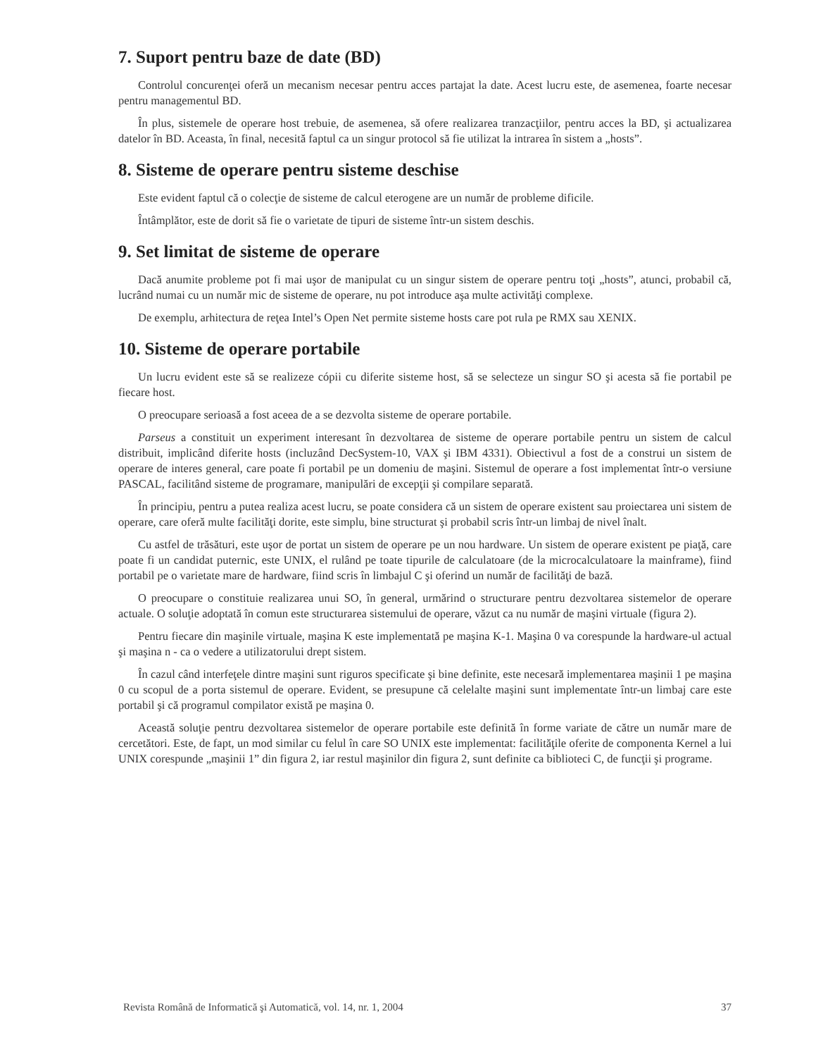7. Suport pentru baze de date (BD)
Controlul concurenţei oferă un mecanism necesar pentru acces partajat la date. Acest lucru este, de asemenea, foarte necesar pentru managementul BD.
În plus, sistemele de operare host trebuie, de asemenea, să ofere realizarea tranzacţiilor, pentru acces la BD, şi actualizarea datelor în BD. Aceasta, în final, necesită faptul ca un singur protocol să fie utilizat la intrarea în sistem a „hosts”.
8. Sisteme de operare pentru sisteme deschise
Este evident faptul că o colecţie de sisteme de calcul eterogene are un număr de probleme dificile.
Întâmplător, este de dorit să fie o varietate de tipuri de sisteme într-un sistem deschis.
9. Set limitat de sisteme de operare
Dacă anumite probleme pot fi mai uşor de manipulat cu un singur sistem de operare pentru toţi „hosts”, atunci, probabil că, lucrând numai cu un număr mic de sisteme de operare, nu pot introduce aşa multe activităţi complexe.
De exemplu, arhitectura de reţea Intel’s Open Net permite sisteme hosts care pot rula pe RMX sau XENIX.
10. Sisteme de operare portabile
Un lucru evident este să se realizeze cópii cu diferite sisteme host, să se selecteze un singur SO şi acesta să fie portabil pe fiecare host.
O preocupare serioasă a fost aceea de a se dezvolta sisteme de operare portabile.
Parseus a constituit un experiment interesant în dezvoltarea de sisteme de operare portabile pentru un sistem de calcul distribuit, implicând diferite hosts (incluzând DecSystem-10, VAX şi IBM 4331). Obiectivul a fost de a construi un sistem de operare de interes general, care poate fi portabil pe un domeniu de maşini. Sistemul de operare a fost implementat într-o versiune PASCAL, facilitând sisteme de programare, manipulări de excepţii şi compilare separată.
În principiu, pentru a putea realiza acest lucru, se poate considera că un sistem de operare existent sau proiectarea uni sistem de operare, care oferă multe facilităţi dorite, este simplu, bine structurat şi probabil scris într-un limbaj de nivel înalt.
Cu astfel de trăsături, este uşor de portat un sistem de operare pe un nou hardware. Un sistem de operare existent pe piaţă, care poate fi un candidat puternic, este UNIX, el rulând pe toate tipurile de calculatoare (de la microcalculatoare la mainframe), fiind portabil pe o varietate mare de hardware, fiind scris în limbajul C şi oferind un număr de facilităţi de bază.
O preocupare o constituie realizarea unui SO, în general, urmărind o structurare pentru dezvoltarea sistemelor de operare actuale. O soluţie adoptată în comun este structurarea sistemului de operare, văzut ca nu număr de maşini virtuale (figura 2).
Pentru fiecare din maşinile virtuale, maşina K este implementată pe maşina K-1. Maşina 0 va corespunde la hardware-ul actual şi maşina n - ca o vedere a utilizatorului drept sistem.
În cazul când interfeţele dintre maşini sunt riguros specificate şi bine definite, este necesară implementarea maşinii 1 pe maşina 0 cu scopul de a porta sistemul de operare. Evident, se presupune că celelalte maşini sunt implementate într-un limbaj care este portabil şi că programul compilator există pe maşina 0.
Această soluţie pentru dezvoltarea sistemelor de operare portabile este definită în forme variate de către un număr mare de cercetători. Este, de fapt, un mod similar cu felul în care SO UNIX este implementat: facilităţile oferite de componenta Kernel a lui UNIX corespunde „maşinii 1” din figura 2, iar restul maşinilor din figura 2, sunt definite ca biblioteci C, de funcţii şi programe.
Revista Română de Informatică şi Automatică, vol. 14, nr. 1, 2004 37